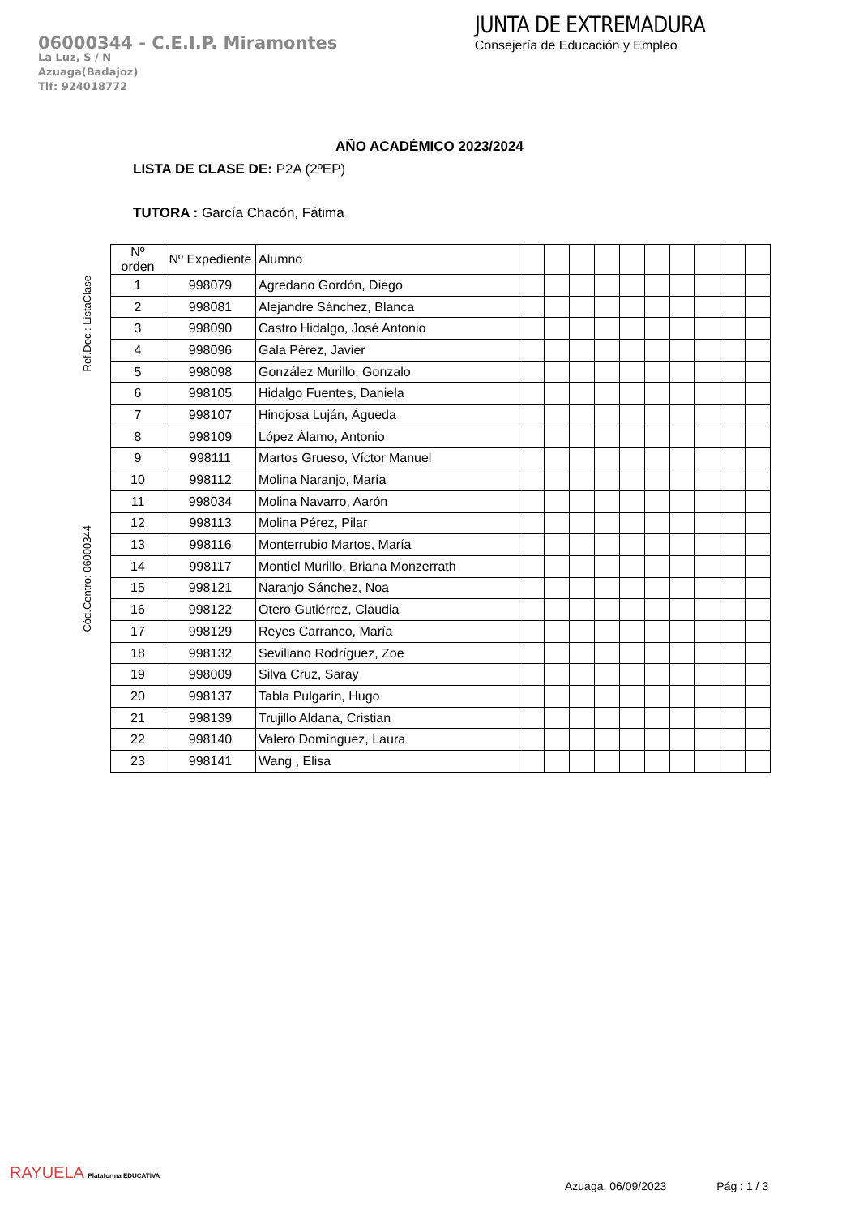06000344 - C.E.I.P. Miramontes
La Luz, S / N
Azuaga(Badajoz)
Tlf: 924018772
JUNTA DE EXTREMADURA
Consejería de Educación y Empleo
AÑO ACADÉMICO 2023/2024
LISTA DE CLASE DE: P2A (2ºEP)
TUTORA : García Chacón, Fátima
Ref.Doc.: ListaClase
Cód.Centro: 06000344
| Nº orden | Nº Expediente | Alumno | | | | | | | | | | |
| --- | --- | --- | --- | --- | --- | --- | --- | --- | --- | --- | --- | --- |
| 1 | 998079 | Agredano Gordón, Diego | | | | | | | | | | |
| 2 | 998081 | Alejandre Sánchez, Blanca | | | | | | | | | | |
| 3 | 998090 | Castro Hidalgo, José Antonio | | | | | | | | | | |
| 4 | 998096 | Gala Pérez, Javier | | | | | | | | | | |
| 5 | 998098 | González Murillo, Gonzalo | | | | | | | | | | |
| 6 | 998105 | Hidalgo Fuentes, Daniela | | | | | | | | | | |
| 7 | 998107 | Hinojosa Luján, Águeda | | | | | | | | | | |
| 8 | 998109 | López Álamo, Antonio | | | | | | | | | | |
| 9 | 998111 | Martos Grueso, Víctor Manuel | | | | | | | | | | |
| 10 | 998112 | Molina Naranjo, María | | | | | | | | | | |
| 11 | 998034 | Molina Navarro, Aarón | | | | | | | | | | |
| 12 | 998113 | Molina Pérez, Pilar | | | | | | | | | | |
| 13 | 998116 | Monterrubio Martos, María | | | | | | | | | | |
| 14 | 998117 | Montiel Murillo, Briana Monzerrath | | | | | | | | | | |
| 15 | 998121 | Naranjo Sánchez, Noa | | | | | | | | | | |
| 16 | 998122 | Otero Gutiérrez, Claudia | | | | | | | | | | |
| 17 | 998129 | Reyes Carranco, María | | | | | | | | | | |
| 18 | 998132 | Sevillano Rodríguez, Zoe | | | | | | | | | | |
| 19 | 998009 | Silva Cruz, Saray | | | | | | | | | | |
| 20 | 998137 | Tabla Pulgarín, Hugo | | | | | | | | | | |
| 21 | 998139 | Trujillo Aldana, Cristian | | | | | | | | | | |
| 22 | 998140 | Valero Domínguez, Laura | | | | | | | | | | |
| 23 | 998141 | Wang , Elisa | | | | | | | | | | |
RAYUELA Plataforma EDUCATIVA
Azuaga, 06/09/2023 Pág : 1 / 3